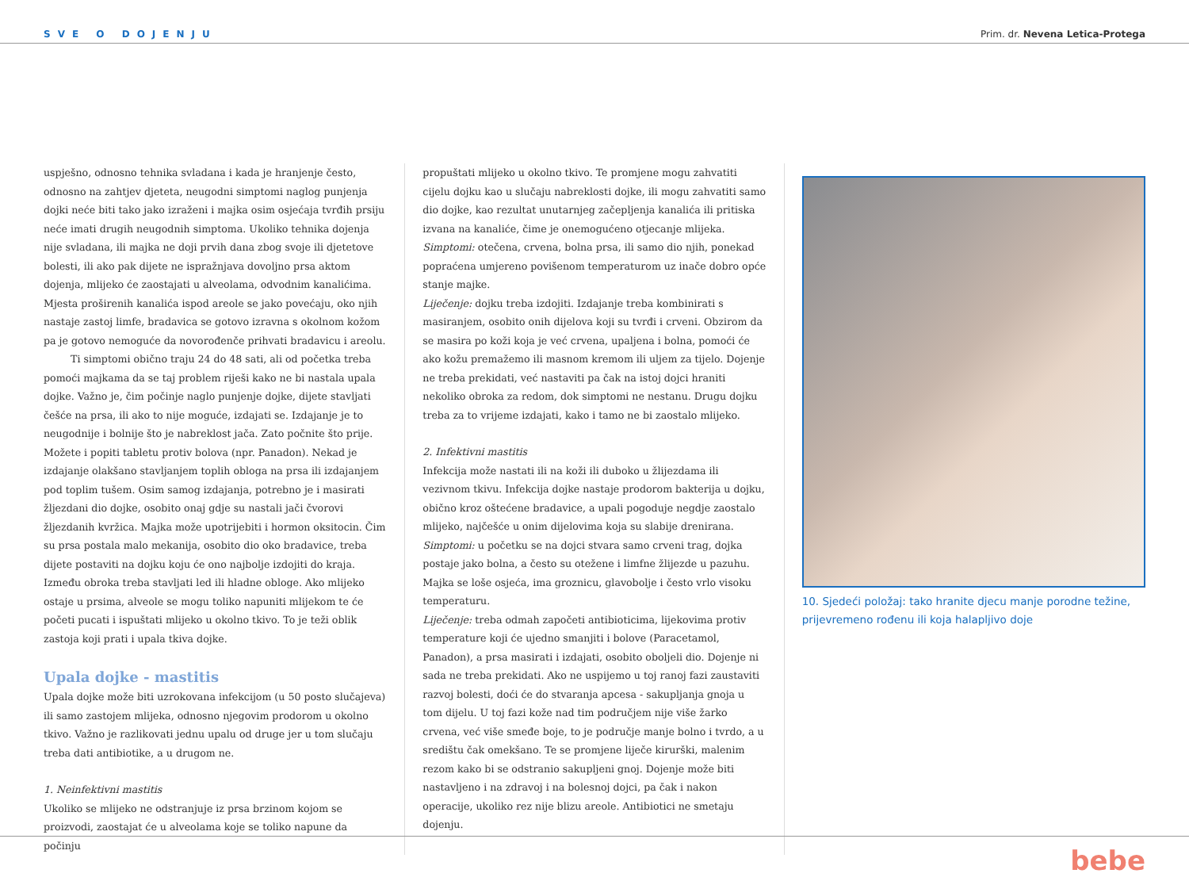SVE O DOJENJU Prim. dr. Nevena Letica-Protega
uspješno, odnosno tehnika svladana i kada je hranjenje često, odnosno na zahtjev djeteta, neugodni simptomi naglog punjenja dojki neće biti tako jako izraženi i majka osim osjećaja tvrđih prsiju neće imati drugih neugodnih simptoma. Ukoliko tehnika dojenja nije svladana, ili majka ne doji prvih dana zbog svoje ili djetetove bolesti, ili ako pak dijete ne ispražnjava dovoljno prsa aktom dojenja, mlijeko će zaostajati u alveolama, odvodnim kanalićima. Mjesta proširenih kanalića ispod areole se jako povećaju, oko njih nastaje zastoj limfe, bradavica se gotovo izravna s okolnom kožom pa je gotovo nemoguće da novorođenče prihvati bradavicu i areolu.
Ti simptomi obično traju 24 do 48 sati, ali od početka treba pomoći majkama da se taj problem riješi kako ne bi nastala upala dojke. Važno je, čim počinje naglo punjenje dojke, dijete stavljati češće na prsa, ili ako to nije moguće, izdajati se. Izdajanje je to neugodnije i bolnije što je nabreklost jača. Zato počnite što prije. Možete i popiti tabletu protiv bolova (npr. Panadon). Nekad je izdajanje olakšano stavljanjem toplih obloga na prsa ili izdajanjem pod toplim tušem. Osim samog izdajanja, potrebno je i masirati žljezdani dio dojke, osobito onaj gdje su nastali jači čvorovi žljezdanih kvržica. Majka može upotrijebiti i hormon oksitocin. Čim su prsa postala malo mekanija, osobito dio oko bradavice, treba dijete postaviti na dojku koju će ono najbolje izdojiti do kraja. Između obroka treba stavljati led ili hladne obloge. Ako mlijeko ostaje u prsima, alveole se mogu toliko napuniti mlijekom te će početi pucati i ispuštati mlijeko u okolno tkivo. To je teži oblik zastoja koji prati i upala tkiva dojke.
Upala dojke - mastitis
Upala dojke može biti uzrokovana infekcijom (u 50 posto slučajeva) ili samo zastojem mlijeka, odnosno njegovim prodorom u okolno tkivo. Važno je razlikovati jednu upalu od druge jer u tom slučaju treba dati antibiotike, a u drugom ne.
1. Neinfektivni mastitis
Ukoliko se mlijeko ne odstranjuje iz prsa brzinom kojom se proizvodi, zaostajat će u alveolama koje se toliko napune da počinju
propuštati mlijeko u okolno tkivo. Te promjene mogu zahvatiti cijelu dojku kao u slučaju nabreklosti dojke, ili mogu zahvatiti samo dio dojke, kao rezultat unutarnjeg začepljenja kanalića ili pritiska izvana na kanaliće, čime je onemogućeno otjecanje mlijeka.
Simptomi: otečena, crvena, bolna prsa, ili samo dio njih, ponekad popraćena umjereno povišenom temperaturom uz inače dobro opće stanje majke.
Liječenje: dojku treba izdojiti. Izdajanje treba kombinirati s masiranjem, osobito onih dijelova koji su tvrđi i crveni. Obzirom da se masira po koži koja je već crvena, upaljena i bolna, pomoći će ako kožu premažemo ili masnom kremom ili uljem za tijelo. Dojenje ne treba prekidati, već nastaviti pa čak na istoj dojci hraniti nekoliko obroka za redom, dok simptomi ne nestanu. Drugu dojku treba za to vrijeme izdajati, kako i tamo ne bi zaostalo mlijeko.
2. Infektivni mastitis
Infekcija može nastati ili na koži ili duboko u žlijezdama ili vezivnom tkivu. Infekcija dojke nastaje prodorom bakterija u dojku, obično kroz oštećene bradavice, a upali pogoduje negdje zaostalo mlijeko, najčešće u onim dijelovima koja su slabije drenirana.
Simptomi: u početku se na dojci stvara samo crveni trag, dojka postaje jako bolna, a često su otežene i limfne žlijezde u pazuhu. Majka se loše osjeća, ima groznicu, glavobolje i često vrlo visoku temperaturu.
Liječenje: treba odmah započeti antibioticima, lijekovima protiv temperature koji će ujedno smanjiti i bolove (Paracetamol, Panadon), a prsa masirati i izdajati, osobito oboljeli dio. Dojenje ni sada ne treba prekidati. Ako ne uspijemo u toj ranoj fazi zaustaviti razvoj bolesti, doći će do stvaranja apcesa - sakupljanja gnoja u tom dijelu. U toj fazi kože nad tim područjem nije više žarko crvena, već više smeđe boje, to je područje manje bolno i tvrdo, a u središtu čak omekšano. Te se promjene liječe kirurški, malenim rezom kako bi se odstranio sakupljeni gnoj. Dojenje može biti nastavljeno i na zdravoj i na bolesnoj dojci, pa čak i nakon operacije, ukoliko rez nije blizu areole. Antibiotici ne smetaju dojenju.
10. Sjedeći položaj: tako hranite djecu manje porodne težine, prijevremeno rođenu ili koja halapljivo doje
bebe